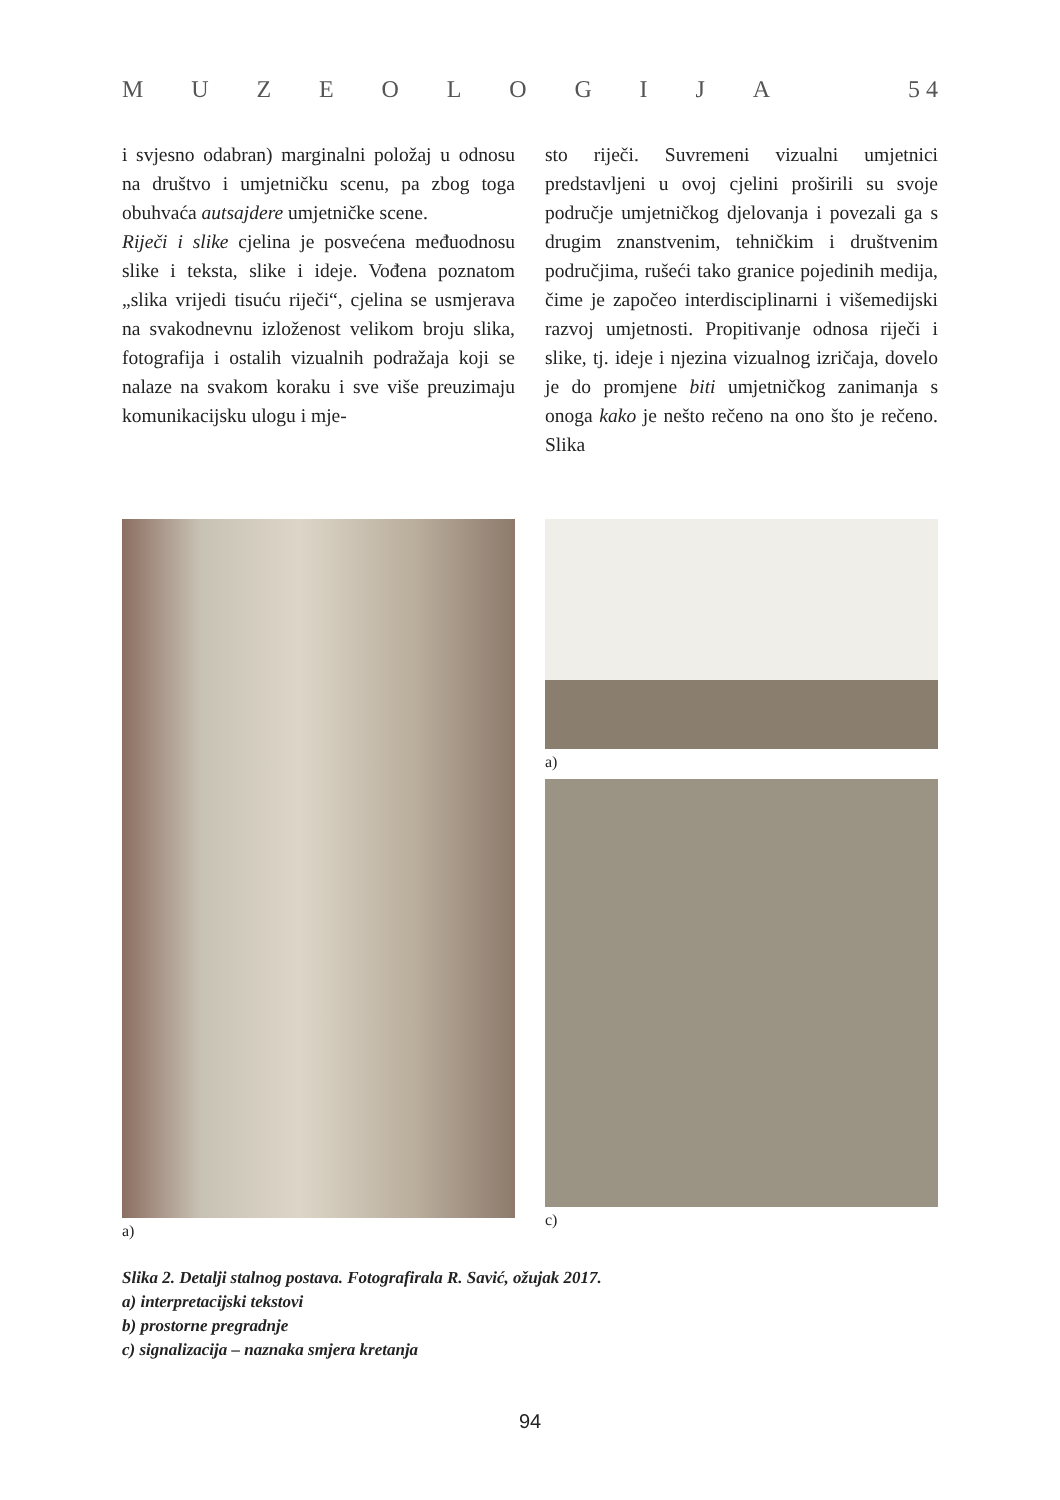MUZEOLOGIJA 5 4
i svjesno odabran) marginalni položaj u odnosu na društvo i umjetničku scenu, pa zbog toga obuhvaća autsajdere umjetničke scene.
Riječi i slike cjelina je posvećena međuodnosu slike i teksta, slike i ideje. Vođena poznatom „slika vrijedi tisuću riječi“, cjelina se usmjerava na svakodnevnu izloženost velikom broju slika, fotografija i ostalih vizualnih podražaja koji se nalaze na svakom koraku i sve više preuzimaju komunikacijsku ulogu i mje-
sto riječi. Suvremeni vizualni umjetnici predstavljeni u ovoj cjelini proširili su svoje područje umjetničkog djelovanja i povezali ga s drugim znanstvenim, tehničkim i društvenim područjima, rušeći tako granice pojedinih medija, čime je započeo interdisciplinarni i višemedijski razvoj umjetnosti. Propitivanje odnosa riječi i slike, tj. ideje i njezina vizualnog izričaja, dovelo je do promjene biti umjetničkog zanimanja s onoga kako je nešto rečeno na ono što je rečeno. Slika
a) a)
c)
Slika 2. Detalji stalnog postava. Fotografirala R. Savić, ožujak 2017.
a) interpretacijski tekstovi
b) prostorne pregradnje
c) signalizacija – naznaka smjera kretanja
94